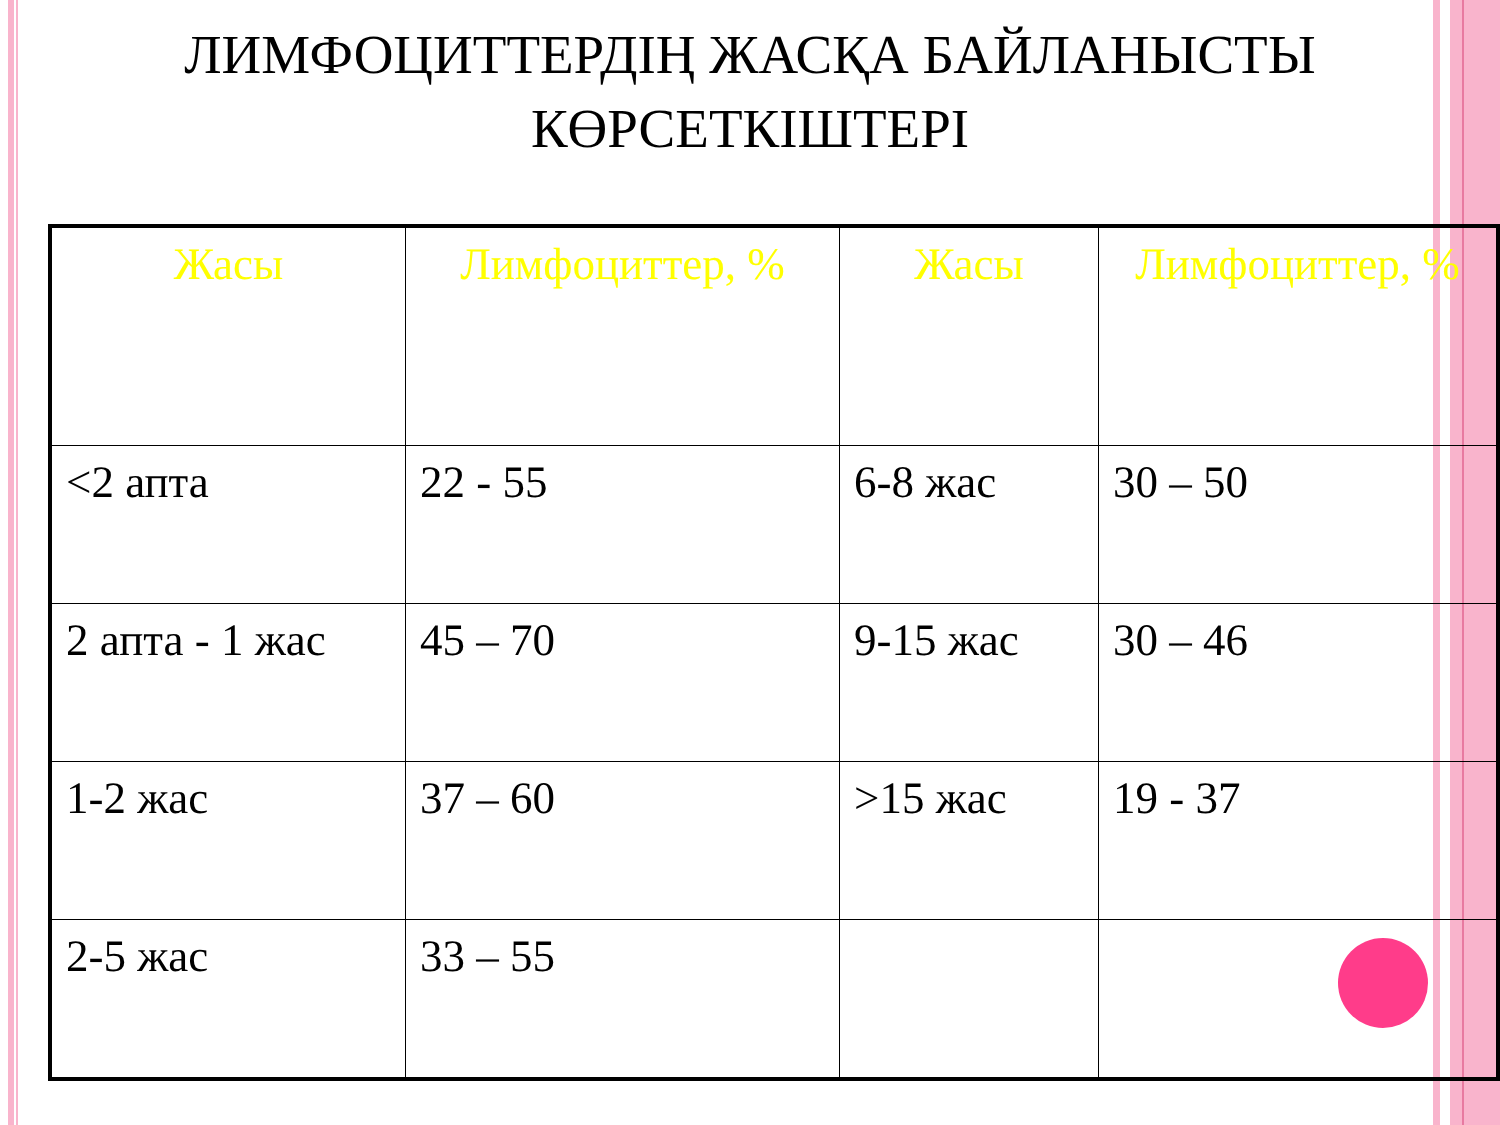ЛИМФОЦИТТЕРДІҢ ЖАСҚА БАЙЛАНЫСТЫ
КӨРСЕТКІШТЕРІ
| Жасы | Лимфоциттер, % | Жасы | Лимфоциттер, % |
| --- | --- | --- | --- |
| <2 апта | 22 - 55 | 6-8 жас | 30 – 50 |
| 2 апта - 1 жас | 45 – 70 | 9-15 жас | 30 – 46 |
| 1-2 жас | 37 – 60 | >15 жас | 19 - 37 |
| 2-5 жас | 33 – 55 | | |